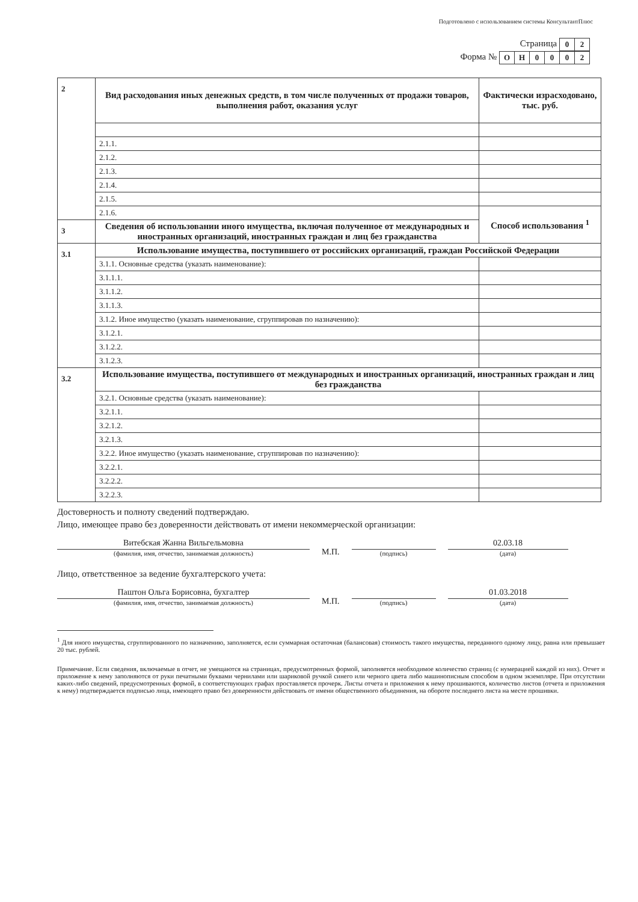Подготовлено с использованием системы КонсультантПлюс
Страница
| 0 | 2 |
Форма №
| О | Н | 0 | 0 | 0 | 2 |
| 2 | Вид расходования иных денежных средств, в том числе полученных от продажи товаров, выполнения работ, оказания услуг | Фактически израсходовано, тыс. руб. |
| | 2.1.1. | |
| | 2.1.2. | |
| | 2.1.3. | |
| | 2.1.4. | |
| | 2.1.5. | |
| | 2.1.6. | Способ использования <sup>1</sup> |
| 3 | Сведения об использовании иного имущества, включая полученное от международных и иностранных организаций, иностранных граждан и лиц без гражданства | |
| 3.1 | Использование имущества, поступившего от российских организаций, граждан Российской Федерации | |
| | 3.1.1. Основные средства (указать наименование): | |
| | 3.1.1.1. | |
| | 3.1.1.2. | |
| | 3.1.1.3. | |
| | 3.1.2. Иное имущество (указать наименование, сгруппировав по назначению): | |
| | 3.1.2.1. | |
| | 3.1.2.2. | |
| | 3.1.2.3. | |
| 3.2 | Использование имущества, поступившего от международных и иностранных организаций, иностранных граждан и лиц без гражданства | |
| | 3.2.1. Основные средства (указать наименование): | |
| | 3.2.1.1. | |
| | 3.2.1.2. | |
| | 3.2.1.3. | |
| | 3.2.2. Иное имущество (указать наименование, сгруппировав по назначению): | |
| | 3.2.2.1. | |
| | 3.2.2.2. | |
| | 3.2.2.3. | |
Достоверность и полноту сведений подтверждаю.
Лицо, имеющее право без доверенности действовать от имени некоммерческой организации:
Витебская Жанна Вильгельмовна
(фамилия, имя, отчество, занимаемая должность)
М.П.
(подпись)
02.03.18
(дата)
Лицо, ответственное за ведение бухгалтерского учета:
Паштон Ольга Борисовна, бухгалтер
(фамилия, имя, отчество, занимаемая должность)
М.П.
(подпись)
01.03.2018
(дата)
<sup>1</sup> Для иного имущества, сгруппированного по назначению, заполняется, если суммарная остаточная (балансовая) стоимость такого имущества, переданного одному лицу, равна или превышает 20 тыс. рублей.
Примечание. Если сведения, включаемые в отчет, не умещаются на страницах, предусмотренных формой, заполняется необходимое количество страниц (с нумерацией каждой из них). Отчет и приложение к нему заполняются от руки печатными буквами чернилами или шариковой ручкой синего или черного цвета либо машинописным способом в одном экземпляре. При отсутствии каких-либо сведений, предусмотренных формой, в соответствующих графах проставляется прочерк. Листы отчета и приложения к нему прошиваются, количество листов (отчета и приложения к нему) подтверждается подписью лица, имеющего право без доверенности действовать от имени общественного объединения, на обороте последнего листа на месте прошивки.